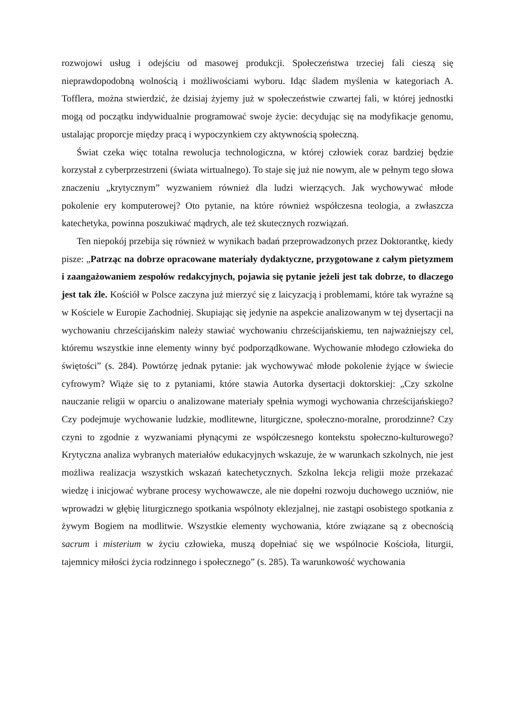rozwojowi usług i odejściu od masowej produkcji. Społeczeństwa trzeciej fali cieszą się nieprawdopodobną wolnością i możliwościami wyboru. Idąc śladem myślenia w kategoriach A. Tofflera, można stwierdzić, że dzisiaj żyjemy już w społeczeństwie czwartej fali, w której jednostki mogą od początku indywidualnie programować swoje życie: decydując się na modyfikacje genomu, ustalając proporcje między pracą i wypoczynkiem czy aktywnością społeczną.
Świat czeka więc totalna rewolucja technologiczna, w której człowiek coraz bardziej będzie korzystał z cyberprzestrzeni (świata wirtualnego). To staje się już nie nowym, ale w pełnym tego słowa znaczeniu „krytycznym” wyzwaniem również dla ludzi wierzących. Jak wychowywać młode pokolenie ery komputerowej? Oto pytanie, na które również współczesna teologia, a zwłaszcza katechetyka, powinna poszukiwać mądrych, ale też skutecznych rozwiązań.
Ten niepokój przebija się również w wynikach badań przeprowadzonych przez Doktorantkę, kiedy pisze: „Patrząc na dobrze opracowane materiały dydaktyczne, przygotowane z całym pietyzmem i zaangażowaniem zespołów redakcyjnych, pojawia się pytanie jeżeli jest tak dobrze, to dlaczego jest tak źle. Kościół w Polsce zaczyna już mierzyć się z laicyzacją i problemami, które tak wyraźne są w Kościele w Europie Zachodniej. Skupiając się jedynie na aspekcie analizowanym w tej dysertacji na wychowaniu chrześcijańskim należy stawiać wychowaniu chrześcijańskiemu, ten najważniejszy cel, któremu wszystkie inne elementy winny być podporządkowane. Wychowanie młodego człowieka do świętości” (s. 284). Powtórzę jednak pytanie: jak wychowywać młode pokolenie żyjące w świecie cyfrowym? Wiąże się to z pytaniami, które stawia Autorka dysertacji doktorskiej: „Czy szkolne nauczanie religii w oparciu o analizowane materiały spełnia wymogi wychowania chrześcijańskiego? Czy podejmuje wychowanie ludzkie, modlitewne, liturgiczne, społeczno-moralne, prorodzinne? Czy czyni to zgodnie z wyzwaniami płynącymi ze współczesnego kontekstu społeczno-kulturowego? Krytyczna analiza wybranych materiałów edukacyjnych wskazuje, że w warunkach szkolnych, nie jest możliwa realizacja wszystkich wskazań katechetycznych. Szkolna lekcja religii może przekazać wiedzę i inicjować wybrane procesy wychowawcze, ale nie dopełni rozwoju duchowego uczniów, nie wprowadzi w głębię liturgicznego spotkania wspólnoty eklezjalnej, nie zastąpi osobistego spotkania z żywym Bogiem na modlitwie. Wszystkie elementy wychowania, które związane są z obecnością sacrum i misterium w życiu człowieka, muszą dopełniać się we wspólnocie Kościoła, liturgii, tajemnicy miłości życia rodzinnego i społecznego” (s. 285). Ta warunkowość wychowania